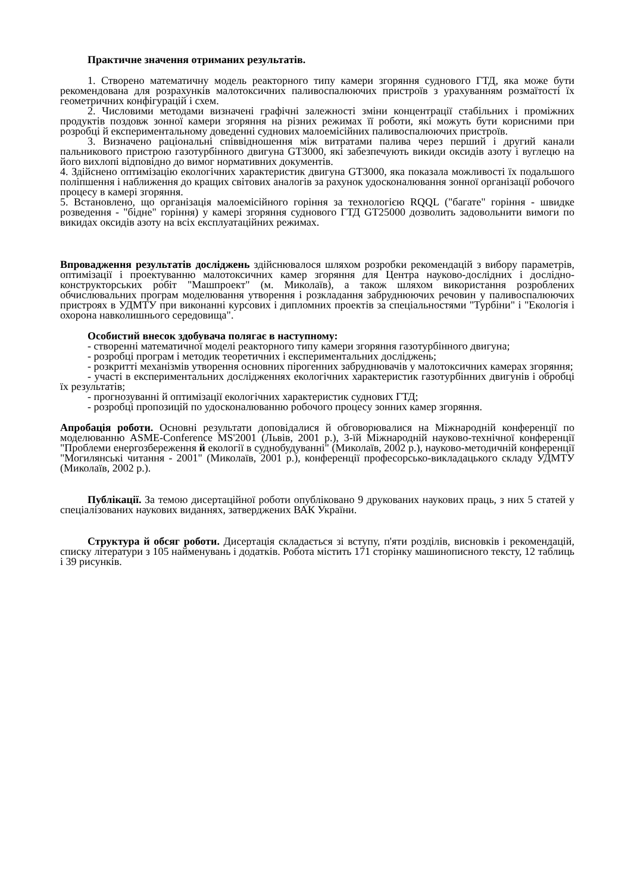Практичне значення отриманих результатів.
1. Створено математичну модель реакторного типу камери згоряння суднового ГТД, яка може бути рекомендована для розрахунків малотоксичних паливоспалюючих пристроїв з урахуванням розмаїтості їх геометричних конфігурацій і схем.
2. Числовими методами визначені графічні залежності зміни концентрації стабільних і проміжних продуктів поздовж зонної камери згоряння на різних режимах її роботи, які можуть бути корисними при розробці й експериментальному доведенні суднових малоемісійних паливоспалюючих пристроїв.
3. Визначено раціональні співвідношення між витратами палива через перший і другий канали пальникового пристрою газотурбінного двигуна GT3000, які забезпечують викиди оксидів азоту і вуглецю на його вихлопі відповідно до вимог нормативних документів.
4. Здійснено оптимізацію екологічних характеристик двигуна GT3000, яка показала можливості їх подальшого поліпшення і наближення до кращих світових аналогів за рахунок удосконалювання зонної організації робочого процесу в камері згоряння.
5. Встановлено, що організація малоемісійного горіння за технологією RQQL ("багате" горіння - швидке розведення - "бідне" горіння) у камері згоряння суднового ГТД GT25000 дозволить задовольнити вимоги по викидах оксидів азоту на всіх експлуатаційних режимах.
Впровадження результатів досліджень здійснювалося шляхом розробки рекомендацій з вибору параметрів, оптимізації і проектуванню малотоксичних камер згоряння для Центра науково-дослідних і дослідно-конструкторських робіт "Машпроект" (м. Миколаїв), а також шляхом використання розроблених обчислювальних програм моделювання утворення і розкладання забруднюючих речовин у паливоспалюючих пристроях в УДМТУ при виконанні курсових і дипломних проектів за спеціальностями "Турбіни" і "Екологія і охорона навколишнього середовища".
Особистий внесок здобувача полягає в наступному:
- створенні математичної моделі реакторного типу камери згоряння газотурбінного двигуна;
- розробці програм і методик теоретичних і експериментальних досліджень;
- розкритті механізмів утворення основних пірогенних забруднювачів у малотоксичних камерах згоряння;
- участі в експериментальних дослідженнях екологічних характеристик газотурбінних двигунів і обробці їх результатів;
- прогнозуванні й оптимізації екологічних характеристик суднових ГТД;
- розробці пропозицій по удосконалюванню робочого процесу зонних камер згоряння.
Апробація роботи. Основні результати доповідалися й обговорювалися на Міжнародній конференції по моделюванню ASME-Conference MS'2001 (Львів, 2001 р.), 3-їй Міжнародній науково-технічної конференції "Проблеми енергозбереження й екології в суднобудуванні" (Миколаїв, 2002 р.), науково-методичній конференції "Могилянські читання - 2001" (Миколаїв, 2001 р.), конференції професорсько-викладацького складу УДМТУ (Миколаїв, 2002 р.).
Публікації. За темою дисертаційної роботи опубліковано 9 друкованих наукових праць, з них 5 статей у спеціалізованих наукових виданнях, затверджених ВАК України.
Структура й обсяг роботи. Дисертація складається зі вступу, п'яти розділів, висновків і рекомендацій, списку літератури з 105 найменувань і додатків. Робота містить 171 сторінку машинописного тексту, 12 таблиць і 39 рисунків.